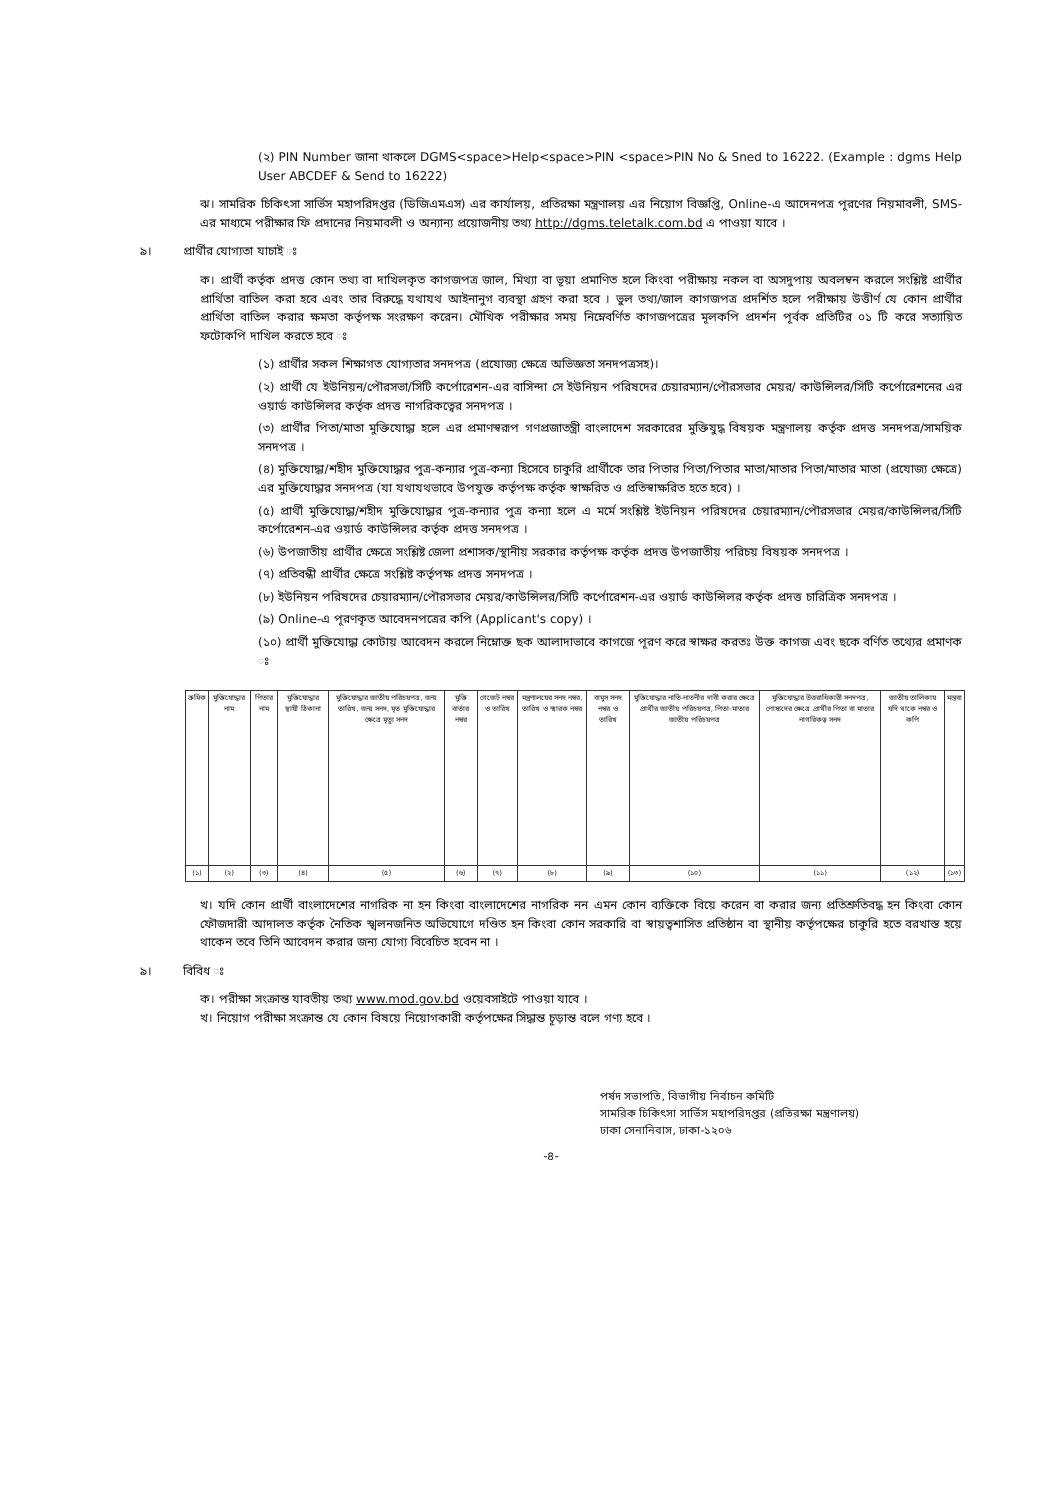(২) PIN Number জানা থাকলে DGMS<space>Help<space>PIN <space>PIN No & Sned to 16222. (Example : dgms Help User ABCDEF & Send to 16222)
ঝ। সামরিক চিকিৎসা সার্ভিস মহাপরিদপ্তর (ডিজিএমএস) এর কার্যালয়, প্রতিরক্ষা মন্ত্রণালয় এর নিয়োগ বিজ্ঞপ্তি, Online-এ আদেনপত্র পূরণের নিয়মাবলী, SMS-এর মাধ্যমে পরীক্ষার ফি প্রদানের নিয়মাবলী ও অন্যান্য প্রয়োজনীয় তথ্য http://dgms.teletalk.com.bd এ পাওয়া যাবে ।
৯। প্রার্থীর যোগ্যতা যাচাই ঃ
ক। প্রার্থী কর্তৃক প্রদত্ত কোন তথ্য বা দাখিলকৃত কাগজপত্র জাল, মিথ্যা বা ভূয়া প্রমাণিত হলে কিংবা পরীক্ষায় নকল বা অসদুপায় অবলম্বন করলে সংশ্লিষ্ট প্রার্থীর প্রার্থিতা বাতিল করা হবে এবং তার বিরুদ্ধে যথাযথ আইনানুগ ব্যবস্থা গ্রহণ করা হবে । ভুল তথ্য/জাল কাগজপত্র প্রদর্শিত হলে পরীক্ষায় উত্তীর্ণ যে কোন প্রার্থীর প্রার্থিতা বাতিল করার ক্ষমতা কর্তৃপক্ষ সংরক্ষণ করেন। মৌখিক পরীক্ষার সময় নিম্নেবর্ণিত কাগজপত্রের মূলকপি প্রদর্শন পূর্বক প্রতিটির ০১ টি করে সত্যায়িত ফটোকপি দাখিল করতে হবে ঃ
(১) প্রার্থীর সকল শিক্ষাগত যোগ্যতার সনদপত্র (প্রযোজ্য ক্ষেত্রে অভিজ্ঞতা সনদপত্রসহ)।
(২) প্রার্থী যে ইউনিয়ন/পৌরসভা/সিটি কর্পোরেশন-এর বাসিন্দা সে ইউনিয়ন পরিষদের চেয়ারম্যান/পৌরসভার মেয়র/ কাউন্সিলর/সিটি কর্পোরেশনের এর ওয়ার্ড কাউন্সিলর কর্তৃক প্রদত্ত নাগরিকত্বের সনদপত্র ।
(৩) প্রার্থীর পিতা/মাতা মুক্তিযোদ্ধা হলে এর প্রমাণস্বরূপ গণপ্রজাতন্ত্রী বাংলাদেশ সরকারের মুক্তিযুদ্ধ বিষয়ক মন্ত্রণালয় কর্তৃক প্রদত্ত সনদপত্র/সাময়িক সনদপত্র ।
(৪) মুক্তিযোদ্ধা/শহীদ মুক্তিযোদ্ধার পুত্র-কন্যার পুত্র-কন্যা হিসেবে চাকুরি প্রার্থীকে তার পিতার পিতা/পিতার মাতা/মাতার পিতা/মাতার মাতা (প্রযোজ্য ক্ষেত্রে) এর মুক্তিযোদ্ধার সনদপত্র (যা যথাযথভাবে উপযুক্ত কর্তৃপক্ষ কর্তৃক স্বাক্ষরিত ও প্রতিস্বাক্ষরিত হতে হবে) ।
(৫) প্রার্থী মুক্তিযোদ্ধা/শহীদ মুক্তিযোদ্ধার পুত্র-কন্যার পুত্র কন্যা হলে এ মর্মে সংশ্লিষ্ট ইউনিয়ন পরিষদের চেয়ারম্যান/পৌরসভার মেয়র/কাউন্সিলর/সিটি কর্পোরেশন-এর ওয়ার্ড কাউন্সিলর কর্তৃক প্রদত্ত সনদপত্র ।
(৬) উপজাতীয় প্রার্থীর ক্ষেত্রে সংশ্লিষ্ট জেলা প্রশাসক/স্থানীয় সরকার কর্তৃপক্ষ কর্তৃক প্রদত্ত উপজাতীয় পরিচয় বিষয়ক সনদপত্র ।
(৭) প্রতিবন্ধী প্রার্থীর ক্ষেত্রে সংশ্লিষ্ট কর্তৃপক্ষ প্রদত্ত সনদপত্র ।
(৮) ইউনিয়ন পরিষদের চেয়ারম্যান/পৌরসভার মেয়র/কাউন্সিলর/সিটি কর্পোরেশন-এর ওয়ার্ড কাউন্সিলর কর্তৃক প্রদত্ত চারিত্রিক সনদপত্র ।
(৯) Online-এ পূরণকৃত আবেদনপত্রের কপি (Applicant's copy) ।
(১০) প্রার্থী মুক্তিযোদ্ধা কোটায় আবেদন করলে নিম্নোক্ত ছক আলাদাভাবে কাগজে পূরণ করে স্বাক্ষর করতঃ উক্ত কাগজ এবং ছকে বর্ণিত তথ্যের প্রমাণক ঃ
| ক্রমিক | মুক্তিযোদ্ধার নাম | পিতার নাম | মুক্তিযোদ্ধার স্থায়ী ঠিকানা | মুক্তিযোদ্ধার জাতীয় পরিচয়পত্র, জন্ম তারিখ, জন্ম সনদ, মৃত মুক্তিযোদ্ধার ক্ষেত্রে মৃত্যু সনদ | মুক্তি বার্তার নম্বর | গেজেট নম্বর ও তারিখ | মন্ত্রণালয়ের সনদ নম্বর, তারিখ ও স্মারক নম্বর | বামুস সনদ নম্বর ও তারিখ | মুক্তিযোদ্ধার নাতি-নাতনীর দাবী করার ক্ষেত্রে প্রার্থীর জাতীয় পরিচয়পত্র, পিতা-মাতার জাতীয় পরিচয়পত্র | মুক্তিযোদ্ধার উত্তরাধিকারী সনদপত্র, পোষ্যদের ক্ষেত্রে প্রার্থীর পিতা বা মাতার নাগরিকত্ব সনদ | জাতীয় তালিকায় যদি থাকে নম্বর ও কপি | মন্তব্য |
| --- | --- | --- | --- | --- | --- | --- | --- | --- | --- | --- | --- | --- |
| (১) | (২) | (৩) | (৪) | (৫) | (৬) | (৭) | (৮) | (৯) | (১০) | (১১) | (১২) | (১৩) |
খ। যদি কোন প্রার্থী বাংলাদেশের নাগরিক না হন কিংবা বাংলাদেশের নাগরিক নন এমন কোন ব্যক্তিকে বিয়ে করেন বা করার জন্য প্রতিশ্রুতিবদ্ধ হন কিংবা কোন ফৌজদারী আদালত কর্তৃক নৈতিক স্খলনজনিত অভিযোগে দণ্ডিত হন কিংবা কোন সরকারি বা স্বায়ত্বশাসিত প্রতিষ্ঠান বা স্থানীয় কর্তৃপক্ষের চাকুরি হতে বরখাস্ত হয়ে থাকেন তবে তিনি আবেদন করার জন্য যোগ্য বিবেচিত হবেন না ।
৯। বিবিধ ঃ
ক। পরীক্ষা সংক্রান্ত যাবতীয় তথ্য www.mod.gov.bd ওয়েবসাইটে পাওয়া যাবে ।
খ। নিয়োগ পরীক্ষা সংক্রান্ত যে কোন বিষয়ে নিয়োগকারী কর্তৃপক্ষের সিদ্ধান্ত চূড়ান্ত বলে গণ্য হবে ।
পর্ষদ সভাপতি, বিভাগীয় নির্বাচন কমিটি
সামরিক চিকিৎসা সার্ভিস মহাপরিদপ্তর (প্রতিরক্ষা মন্ত্রণালয়)
ঢাকা সেনানিবাস, ঢাকা-১২০৬
-৪-